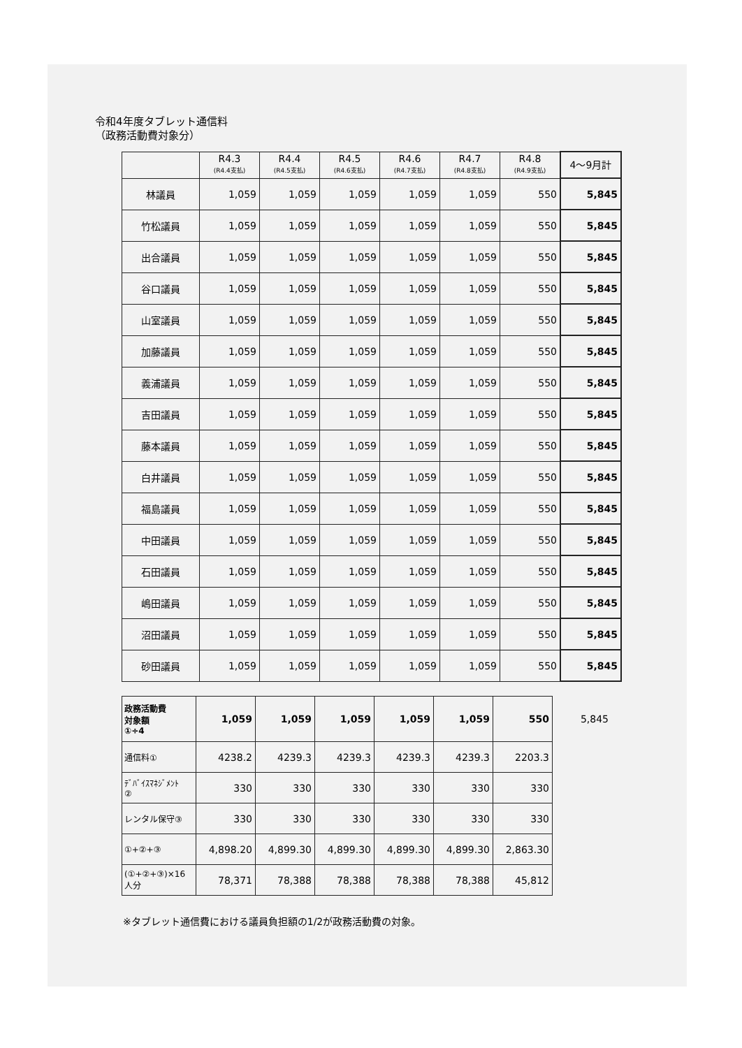令和4年度タブレット通信料
（政務活動費対象分）
| | R4.3 (R4.4支払) | R4.4 (R4.5支払) | R4.5 (R4.6支払) | R4.6 (R4.7支払) | R4.7 (R4.8支払) | R4.8 (R4.9支払) | 4～9月計 |
| --- | --- | --- | --- | --- | --- | --- | --- |
| 林議員 | 1,059 | 1,059 | 1,059 | 1,059 | 1,059 | 550 | 5,845 |
| 竹松議員 | 1,059 | 1,059 | 1,059 | 1,059 | 1,059 | 550 | 5,845 |
| 出合議員 | 1,059 | 1,059 | 1,059 | 1,059 | 1,059 | 550 | 5,845 |
| 谷口議員 | 1,059 | 1,059 | 1,059 | 1,059 | 1,059 | 550 | 5,845 |
| 山室議員 | 1,059 | 1,059 | 1,059 | 1,059 | 1,059 | 550 | 5,845 |
| 加藤議員 | 1,059 | 1,059 | 1,059 | 1,059 | 1,059 | 550 | 5,845 |
| 義浦議員 | 1,059 | 1,059 | 1,059 | 1,059 | 1,059 | 550 | 5,845 |
| 吉田議員 | 1,059 | 1,059 | 1,059 | 1,059 | 1,059 | 550 | 5,845 |
| 藤本議員 | 1,059 | 1,059 | 1,059 | 1,059 | 1,059 | 550 | 5,845 |
| 白井議員 | 1,059 | 1,059 | 1,059 | 1,059 | 1,059 | 550 | 5,845 |
| 福島議員 | 1,059 | 1,059 | 1,059 | 1,059 | 1,059 | 550 | 5,845 |
| 中田議員 | 1,059 | 1,059 | 1,059 | 1,059 | 1,059 | 550 | 5,845 |
| 石田議員 | 1,059 | 1,059 | 1,059 | 1,059 | 1,059 | 550 | 5,845 |
| 嶋田議員 | 1,059 | 1,059 | 1,059 | 1,059 | 1,059 | 550 | 5,845 |
| 沼田議員 | 1,059 | 1,059 | 1,059 | 1,059 | 1,059 | 550 | 5,845 |
| 砂田議員 | 1,059 | 1,059 | 1,059 | 1,059 | 1,059 | 550 | 5,845 |
| 政務活動費 対象額 ①÷4 | 1,059 | 1,059 | 1,059 | 1,059 | 1,059 | 550 | 5,845 |
| 通信料① | 4238.2 | 4239.3 | 4239.3 | 4239.3 | 4239.3 | 2203.3 | |
| ﾃﾞﾊﾞｲｽﾏﾈｼﾞﾒﾝﾄ ② | 330 | 330 | 330 | 330 | 330 | 330 | |
| レンタル保守③ | 330 | 330 | 330 | 330 | 330 | 330 | |
| ①+②+③ | 4,898.20 | 4,899.30 | 4,899.30 | 4,899.30 | 4,899.30 | 2,863.30 | |
| (①+②+③)×16 人分 | 78,371 | 78,388 | 78,388 | 78,388 | 78,388 | 45,812 | |
※タブレット通信費における議員負担額の1/2が政務活動費の対象。